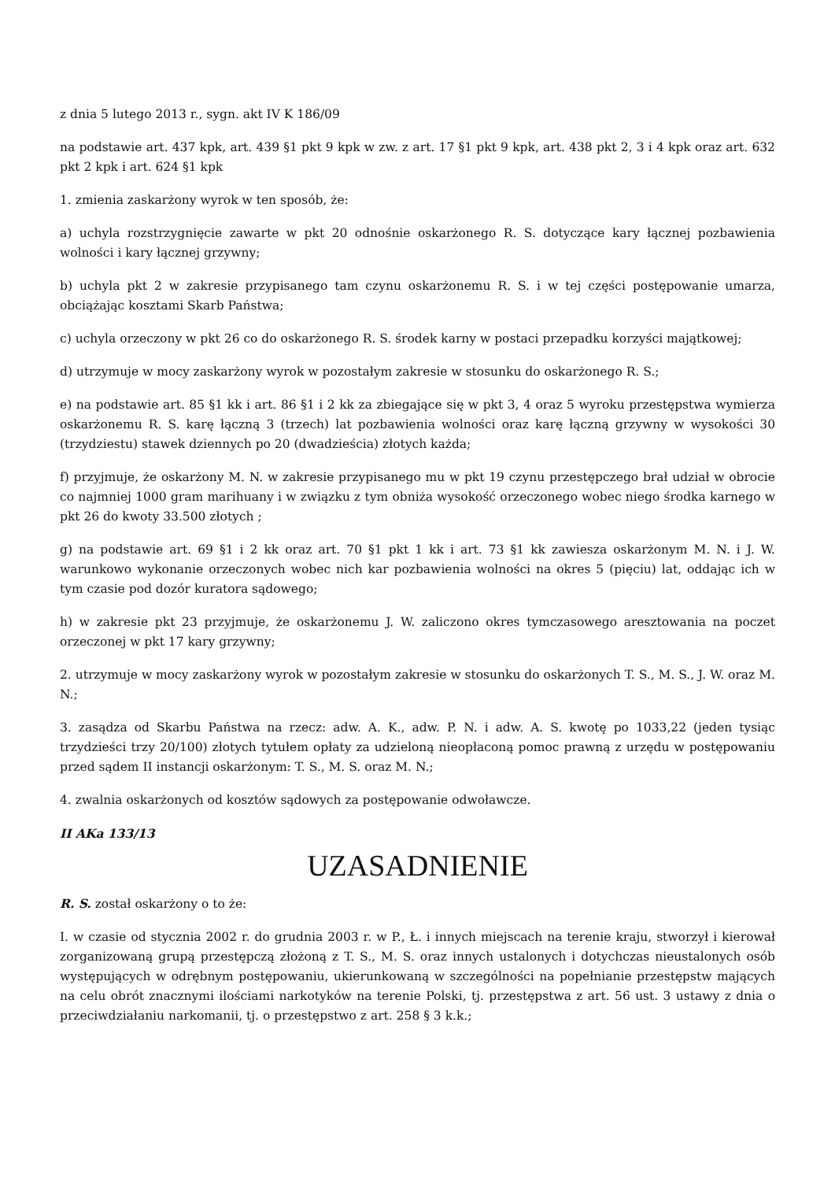z dnia 5 lutego 2013 r., sygn. akt IV K 186/09
na podstawie art. 437 kpk, art. 439 §1 pkt 9 kpk w zw. z art. 17 §1 pkt 9 kpk, art. 438 pkt 2, 3 i 4 kpk oraz art. 632 pkt 2 kpk i art. 624 §1 kpk
1. zmienia zaskarżony wyrok w ten sposób, że:
a) uchyla rozstrzygnięcie zawarte w pkt 20 odnośnie oskarżonego R. S. dotyczące kary łącznej pozbawienia wolności i kary łącznej grzywny;
b) uchyla pkt 2 w zakresie przypisanego tam czynu oskarżonemu R. S. i w tej części postępowanie umarza, obciążając kosztami Skarb Państwa;
c) uchyla orzeczony w pkt 26 co do oskarżonego R. S. środek karny w postaci przepadku korzyści majątkowej;
d) utrzymuje w mocy zaskarżony wyrok w pozostałym zakresie w stosunku do oskarżonego R. S.;
e) na podstawie art. 85 §1 kk i art. 86 §1 i 2 kk za zbiegające się w pkt 3, 4 oraz 5 wyroku przestępstwa wymierza oskarżonemu R. S. karę łączną 3 (trzech) lat pozbawienia wolności oraz karę łączną grzywny w wysokości 30 (trzydziestu) stawek dziennych po 20 (dwadzieścia) złotych każda;
f) przyjmuje, że oskarżony M. N. w zakresie przypisanego mu w pkt 19 czynu przestępczego brał udział w obrocie co najmniej 1000 gram marihuany i w związku z tym obniża wysokość orzeczonego wobec niego środka karnego w pkt 26 do kwoty 33.500 złotych ;
g) na podstawie art. 69 §1 i 2 kk oraz art. 70 §1 pkt 1 kk i art. 73 §1 kk zawiesza oskarżonym M. N. i J. W. warunkowo wykonanie orzeczonych wobec nich kar pozbawienia wolności na okres 5 (pięciu) lat, oddając ich w tym czasie pod dozór kuratora sądowego;
h) w zakresie pkt 23 przyjmuje, że oskarżonemu J. W. zaliczono okres tymczasowego aresztowania na poczet orzeczonej w pkt 17 kary grzywny;
2. utrzymuje w mocy zaskarżony wyrok w pozostałym zakresie w stosunku do oskarżonych T. S., M. S., J. W. oraz M. N.;
3. zasądza od Skarbu Państwa na rzecz: adw. A. K., adw. P. N. i adw. A. S. kwotę po 1033,22 (jeden tysiąc trzydzieści trzy 20/100) złotych tytułem opłaty za udzieloną nieopłaconą pomoc prawną z urzędu w postępowaniu przed sądem II instancji oskarżonym: T. S., M. S. oraz M. N.;
4. zwalnia oskarżonych od kosztów sądowych za postępowanie odwoławcze.
II AKa 133/13
UZASADNIENIE
R. S. został oskarżony o to że:
I. w czasie od stycznia 2002 r. do grudnia 2003 r. w P., Ł. i innych miejscach na terenie kraju, stworzył i kierował zorganizowaną grupą przestępczą złożoną z T. S., M. S. oraz innych ustalonych i dotychczas nieustalonych osób występujących w odrębnym postępowaniu, ukierunkowaną w szczególności na popełnianie przestępstw mających na celu obrót znacznymi ilościami narkotyków na terenie Polski, tj. przestępstwa z art. 56 ust. 3 ustawy z dnia o przeciwdziałaniu narkomanii, tj. o przestępstwo z art. 258 § 3 k.k.;